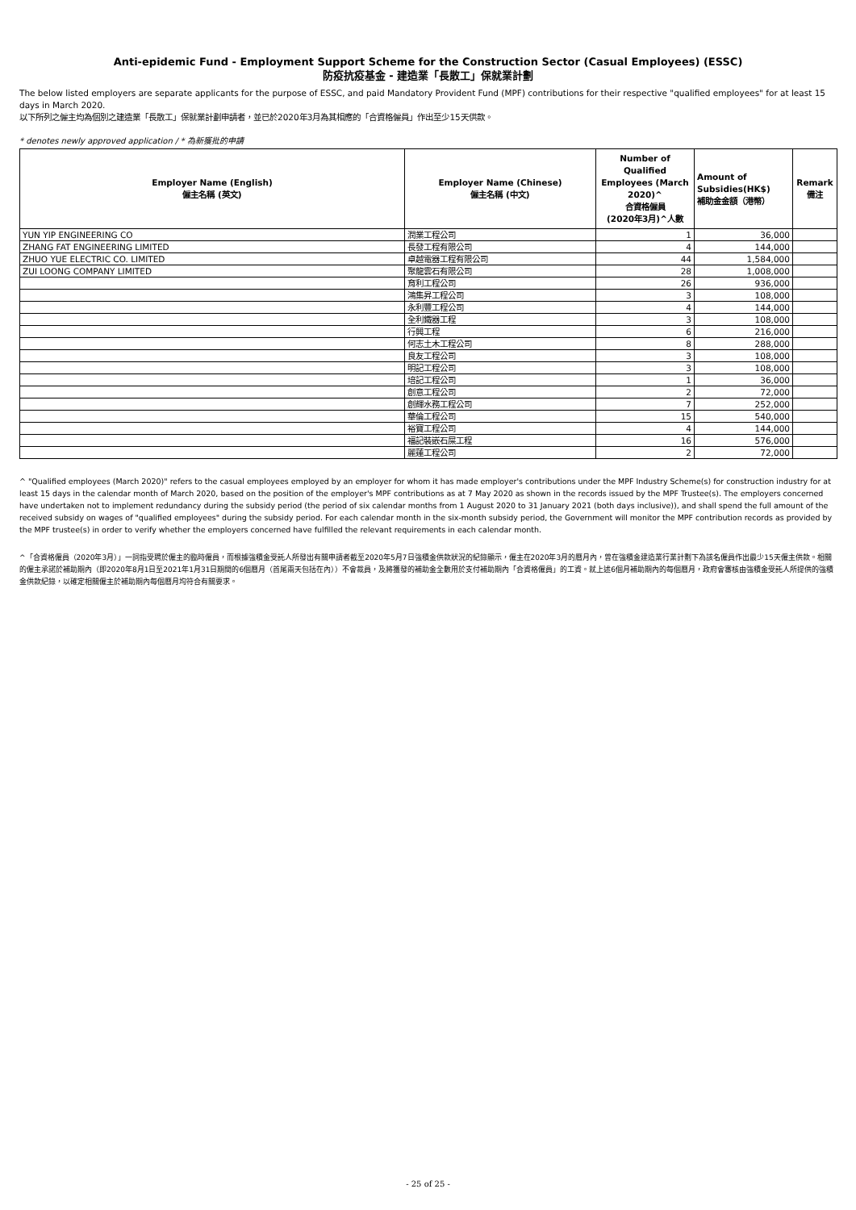Anti-epidemic Fund - Employment Support Scheme for the Construction Sector (Casual Employees) (ESSC)
防疫抗疫基金 - 建造業「長散工」保就業計劃
The below listed employers are separate applicants for the purpose of ESSC, and paid Mandatory Provident Fund (MPF) contributions for their respective "qualified employees" for at least 15 days in March 2020.
以下所列之僱主均為個別之建造業「長散工」保就業計劃申請者，並已於2020年3月為其相應的「合資格僱員」作出至少15天供款。
* denotes newly approved application / * 為新獲批的申請
| Employer Name (English) 僱主名稱 (英文) | Employer Name (Chinese) 僱主名稱 (中文) | Number of Qualified Employees (March 2020)^ 合資格僱員 (2020年3月)^人數 | Amount of Subsidies(HK$) 補助金金額（港幣） | Remark 備注 |
| --- | --- | --- | --- | --- |
| YUN YIP ENGINEERING CO | 潤業工程公司 | 1 | 36,000 | |
| ZHANG FAT ENGINEERING LIMITED | 長發工程有限公司 | 4 | 144,000 | |
| ZHUO YUE ELECTRIC CO. LIMITED | 卓越電器工程有限公司 | 44 | 1,584,000 | |
| ZUI LOONG COMPANY LIMITED | 聚龍雲石有限公司 | 28 | 1,008,000 | |
| | 育利工程公司 | 26 | 936,000 | |
| | 鴻集昇工程公司 | 3 | 108,000 | |
| | 永利豐工程公司 | 4 | 144,000 | |
| | 全利鐵器工程 | 3 | 108,000 | |
| | 行興工程 | 6 | 216,000 | |
| | 何志土木工程公司 | 8 | 288,000 | |
| | 良友工程公司 | 3 | 108,000 | |
| | 明記工程公司 | 3 | 108,000 | |
| | 培記工程公司 | 1 | 36,000 | |
| | 創意工程公司 | 2 | 72,000 | |
| | 創輝水務工程公司 | 7 | 252,000 | |
| | 華倫工程公司 | 15 | 540,000 | |
| | 裕寶工程公司 | 4 | 144,000 | |
| | 福記裝嵌石屎工程 | 16 | 576,000 | |
| | 麗蓮工程公司 | 2 | 72,000 | |
^ "Qualified employees (March 2020)" refers to the casual employees employed by an employer for whom it has made employer's contributions under the MPF Industry Scheme(s) for construction industry for at least 15 days in the calendar month of March 2020, based on the position of the employer's MPF contributions as at 7 May 2020 as shown in the records issued by the MPF Trustee(s). The employers concerned have undertaken not to implement redundancy during the subsidy period (the period of six calendar months from 1 August 2020 to 31 January 2021 (both days inclusive)), and shall spend the full amount of the received subsidy on wages of "qualified employees" during the subsidy period. For each calendar month in the six-month subsidy period, the Government will monitor the MPF contribution records as provided by the MPF trustee(s) in order to verify whether the employers concerned have fulfilled the relevant requirements in each calendar month.
^「合資格僱員（2020年3月）」一詞指受聘於僱主的臨時僱員，而根據強積金受託人所發出有關申請者截至2020年5月7日強積金供款狀況的紀錄顯示，僱主在2020年3月的曆月內，曾在強積金建造業行業計劃下為該名僱員作出最少15天僱主供款。相關的僱主承諾於補助期內（即2020年8月1日至2021年1月31日期間的6個曆月（首尾兩天包括在內））不會裁員，及將獲發的補助金全數用於支付補助期內「合資格僱員」的工資。就上述6個月補助期內的每個曆月，政府會審核由強積金受託人所提供的強積金供款紀錄，以確定相關僱主於補助期內每個曆月均符合有關要求。
- 25 of 25 -